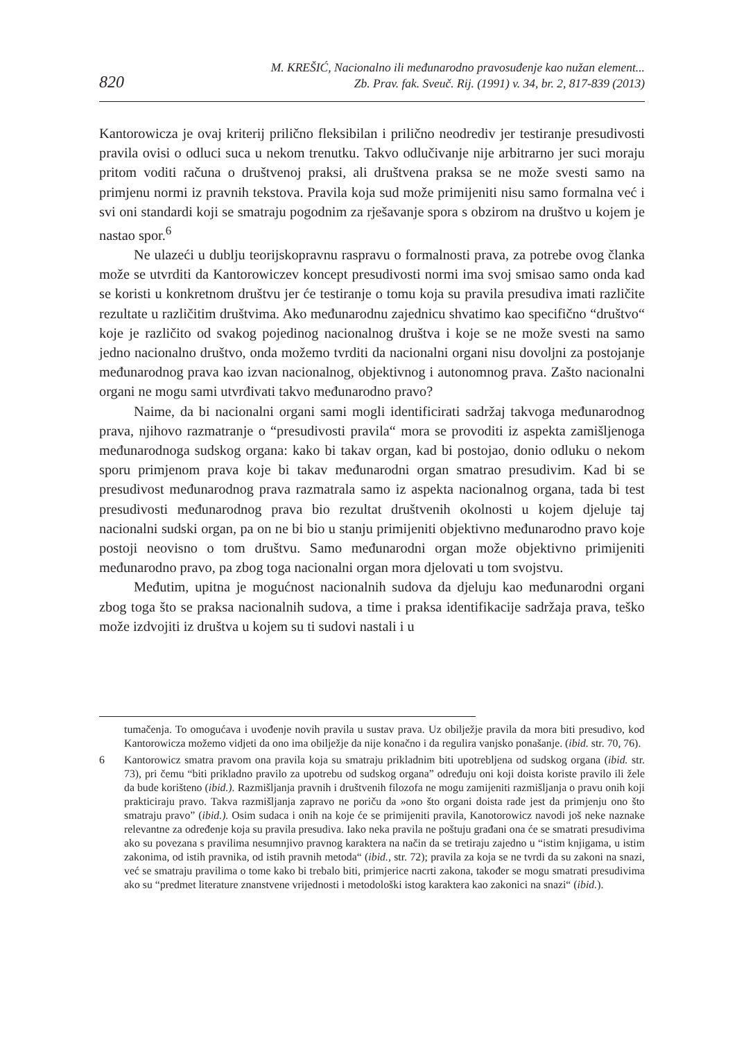820
M. KREŠIĆ, Nacionalno ili međunarodno pravosuđenje kao nužan element...
Zb. Prav. fak. Sveuč. Rij. (1991) v. 34, br. 2, 817-839 (2013)
Kantorowicza je ovaj kriterij prilično fleksibilan i prilično neodrediv jer testiranje presudivosti pravila ovisi o odluci suca u nekom trenutku. Takvo odlučivanje nije arbitrarno jer suci moraju pritom voditi računa o društvenoj praksi, ali društvena praksa se ne može svesti samo na primjenu normi iz pravnih tekstova. Pravila koja sud može primijeniti nisu samo formalna već i svi oni standardi koji se smatraju pogodnim za rješavanje spora s obzirom na društvo u kojem je nastao spor.<sup>6</sup>
Ne ulazeći u dublju teorijskopravnu raspravu o formalnosti prava, za potrebe ovog članka može se utvrditi da Kantorowiczev koncept presudivosti normi ima svoj smisao samo onda kad se koristi u konkretnom društvu jer će testiranje o tomu koja su pravila presudiva imati različite rezultate u različitim društvima. Ako međunarodnu zajednicu shvatimo kao specifično “društvo“ koje je različito od svakog pojedinog nacionalnog društva i koje se ne može svesti na samo jedno nacionalno društvo, onda možemo tvrditi da nacionalni organi nisu dovoljni za postojanje međunarodnog prava kao izvan nacionalnog, objektivnog i autonomnog prava. Zašto nacionalni organi ne mogu sami utvrđivati takvo međunarodno pravo?
Naime, da bi nacionalni organi sami mogli identificirati sadržaj takvoga međunarodnog prava, njihovo razmatranje o “presudivosti pravila“ mora se provoditi iz aspekta zamišljenoga međunarodnoga sudskog organa: kako bi takav organ, kad bi postojao, donio odluku o nekom sporu primjenom prava koje bi takav međunarodni organ smatrao presudivim. Kad bi se presudivost međunarodnog prava razmatrala samo iz aspekta nacionalnog organa, tada bi test presudivosti međunarodnog prava bio rezultat društvenih okolnosti u kojem djeluje taj nacionalni sudski organ, pa on ne bi bio u stanju primijeniti objektivno međunarodno pravo koje postoji neovisno o tom društvu. Samo međunarodni organ može objektivno primijeniti međunarodno pravo, pa zbog toga nacionalni organ mora djelovati u tom svojstvu.
Međutim, upitna je mogućnost nacionalnih sudova da djeluju kao međunarodni organi zbog toga što se praksa nacionalnih sudova, a time i praksa identifikacije sadržaja prava, teško može izdvojiti iz društva u kojem su ti sudovi nastali i u
tumačenja. To omogućava i uvođenje novih pravila u sustav prava. Uz obilježje pravila da mora biti presudivo, kod Kantorowicza možemo vidjeti da ono ima obilježje da nije konačno i da regulira vanjsko ponašanje. (ibid. str. 70, 76).
6 Kantorowicz smatra pravom ona pravila koja su smatraju prikladnim biti upotrebljena od sudskog organa (ibid. str. 73), pri čemu “biti prikladno pravilo za upotrebu od sudskog organa” određuju oni koji doista koriste pravilo ili žele da bude korišteno (ibid.). Razmišljanja pravnih i društvenih filozofa ne mogu zamijeniti razmišljanja o pravu onih koji prakticiraju pravo. Takva razmišljanja zapravo ne poriču da »ono što organi doista rade jest da primjenju ono što smatraju pravo” (ibid.). Osim sudaca i onih na koje će se primijeniti pravila, Kanotorowicz navodi još neke naznake relevantne za određenje koja su pravila presudiva. Iako neka pravila ne poštuju građani ona će se smatrati presudivima ako su povezana s pravilima nesumnjivo pravnog karaktera na način da se tretiraju zajedno u “istim knjigama, u istim zakonima, od istih pravnika, od istih pravnih metoda“ (ibid., str. 72); pravila za koja se ne tvrdi da su zakoni na snazi, već se smatraju pravilima o tome kako bi trebalo biti, primjerice nacrti zakona, također se mogu smatrati presudivima ako su “predmet literature znanstvene vrijednosti i metodološki istog karaktera kao zakonici na snazi“ (ibid.).